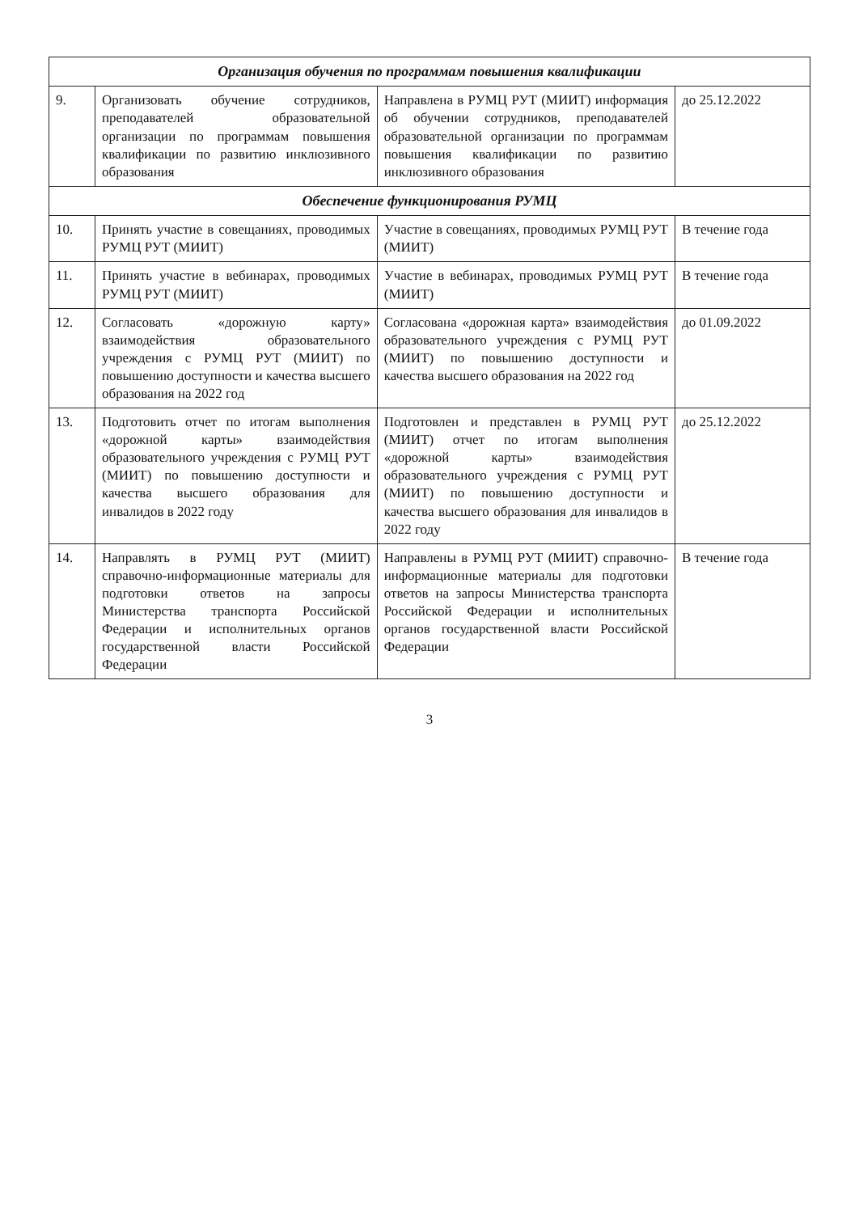| Организация обучения по программам повышения квалификации | | | |
| 9. | Организовать обучение сотрудников, преподавателей образовательной организации по программам повышения квалификации по развитию инклюзивного образования | Направлена в РУМЦ РУТ (МИИТ) информация об обучении сотрудников, преподавателей образовательной организации по программам повышения квалификации по развитию инклюзивного образования | до 25.12.2022 |
| Обеспечение функционирования РУМЦ | | | |
| 10. | Принять участие в совещаниях, проводимых РУМЦ РУТ (МИИТ) | Участие в совещаниях, проводимых РУМЦ РУТ (МИИТ) | В течение года |
| 11. | Принять участие в вебинарах, проводимых РУМЦ РУТ (МИИТ) | Участие в вебинарах, проводимых РУМЦ РУТ (МИИТ) | В течение года |
| 12. | Согласовать «дорожную карту» взаимодействия образовательного учреждения с РУМЦ РУТ (МИИТ) по повышению доступности и качества высшего образования на 2022 год | Согласована «дорожная карта» взаимодействия образовательного учреждения с РУМЦ РУТ (МИИТ) по повышению доступности и качества высшего образования на 2022 год | до 01.09.2022 |
| 13. | Подготовить отчет по итогам выполнения «дорожной карты» взаимодействия образовательного учреждения с РУМЦ РУТ (МИИТ) по повышению доступности и качества высшего образования для инвалидов в 2022 году | Подготовлен и представлен в РУМЦ РУТ (МИИТ) отчет по итогам выполнения «дорожной карты» взаимодействия образовательного учреждения с РУМЦ РУТ (МИИТ) по повышению доступности и качества высшего образования для инвалидов в 2022 году | до 25.12.2022 |
| 14. | Направлять в РУМЦ РУТ (МИИТ) справочно-информационные материалы для подготовки ответов на запросы Министерства транспорта Российской Федерации и исполнительных органов государственной власти Российской Федерации | Направлены в РУМЦ РУТ (МИИТ) справочно-информационные материалы для подготовки ответов на запросы Министерства транспорта Российской Федерации и исполнительных органов государственной власти Российской Федерации | В течение года |
3